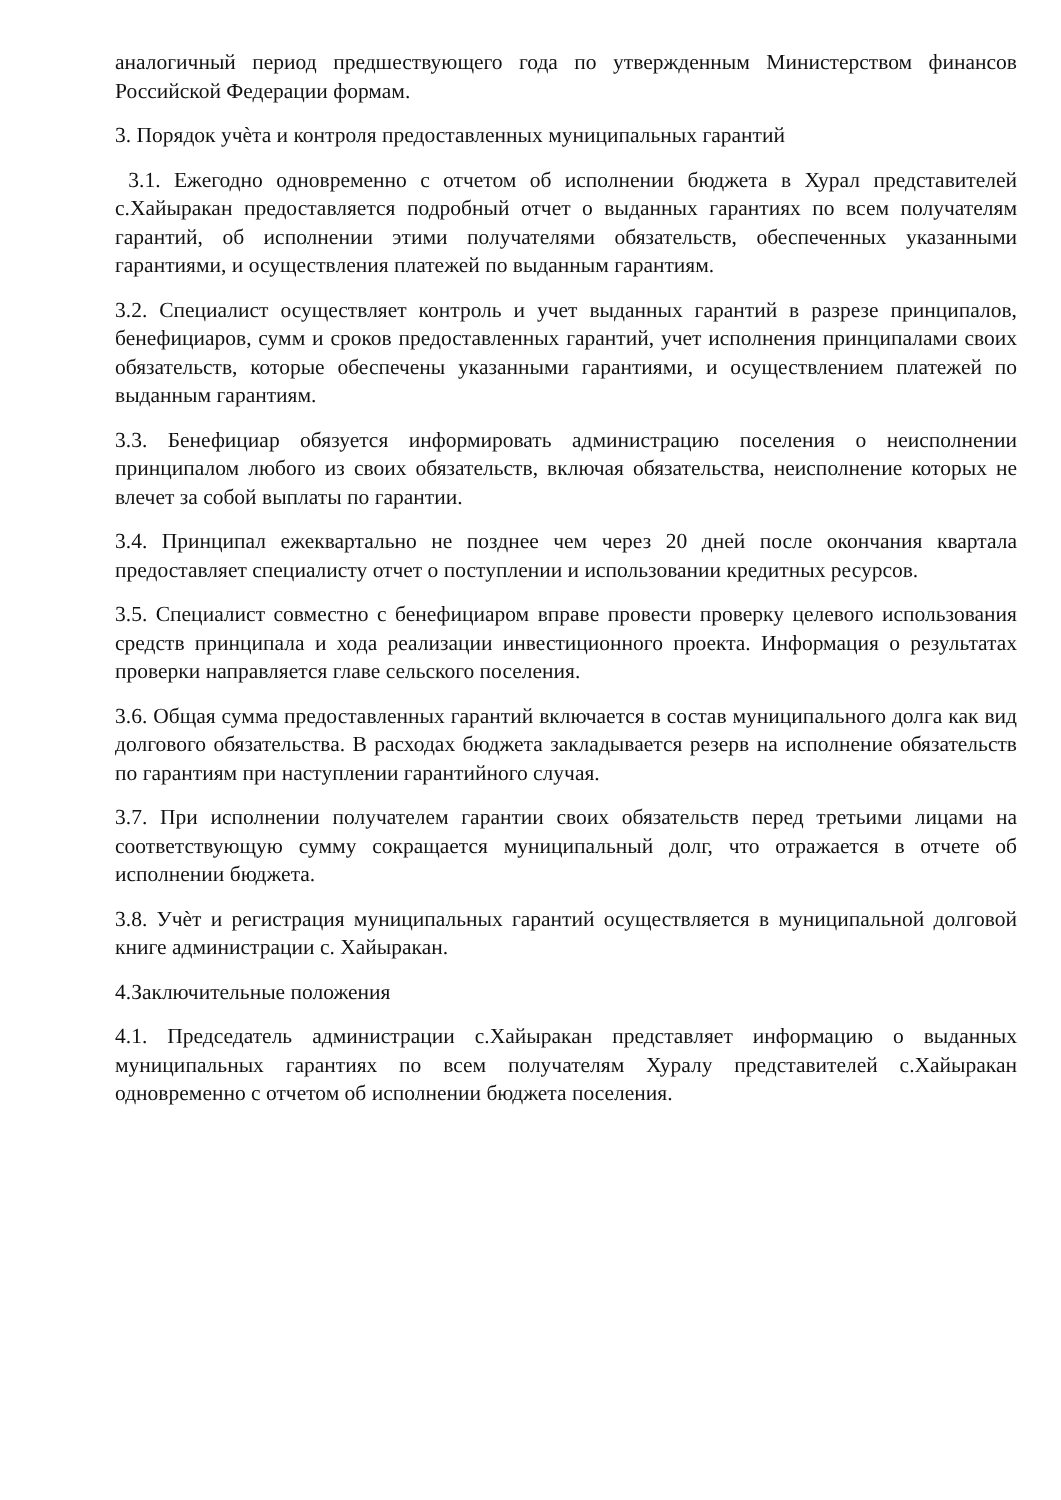аналогичный период предшествующего года по утвержденным Министерством финансов Российской Федерации формам.
3. Порядок учѐта и контроля предоставленных муниципальных гарантий
3.1. Ежегодно одновременно с отчетом об исполнении бюджета в Хурал представителей с.Хайыракан предоставляется подробный отчет о выданных гарантиях по всем получателям гарантий, об исполнении этими получателями обязательств, обеспеченных указанными гарантиями, и осуществления платежей по выданным гарантиям.
3.2. Специалист осуществляет контроль и учет выданных гарантий в разрезе принципалов, бенефициаров, сумм и сроков предоставленных гарантий, учет исполнения принципалами своих обязательств, которые обеспечены указанными гарантиями, и осуществлением платежей по выданным гарантиям.
3.3. Бенефициар обязуется информировать администрацию поселения о неисполнении принципалом любого из своих обязательств, включая обязательства, неисполнение которых не влечет за собой выплаты по гарантии.
3.4. Принципал ежеквартально не позднее чем через 20 дней после окончания квартала предоставляет специалисту отчет о поступлении и использовании кредитных ресурсов.
3.5. Специалист совместно с бенефициаром вправе провести проверку целевого использования средств принципала и хода реализации инвестиционного проекта. Информация о результатах проверки направляется главе сельского поселения.
3.6. Общая сумма предоставленных гарантий включается в состав муниципального долга как вид долгового обязательства. В расходах бюджета закладывается резерв на исполнение обязательств по гарантиям при наступлении гарантийного случая.
3.7. При исполнении получателем гарантии своих обязательств перед третьими лицами на соответствующую сумму сокращается муниципальный долг, что отражается в отчете об исполнении бюджета.
3.8. Учѐт и регистрация муниципальных гарантий осуществляется в муниципальной долговой книге администрации с. Хайыракан.
4.Заключительные положения
4.1. Председатель администрации с.Хайыракан представляет информацию о выданных муниципальных гарантиях по всем получателям Хуралу представителей с.Хайыракан одновременно с отчетом об исполнении бюджета поселения.